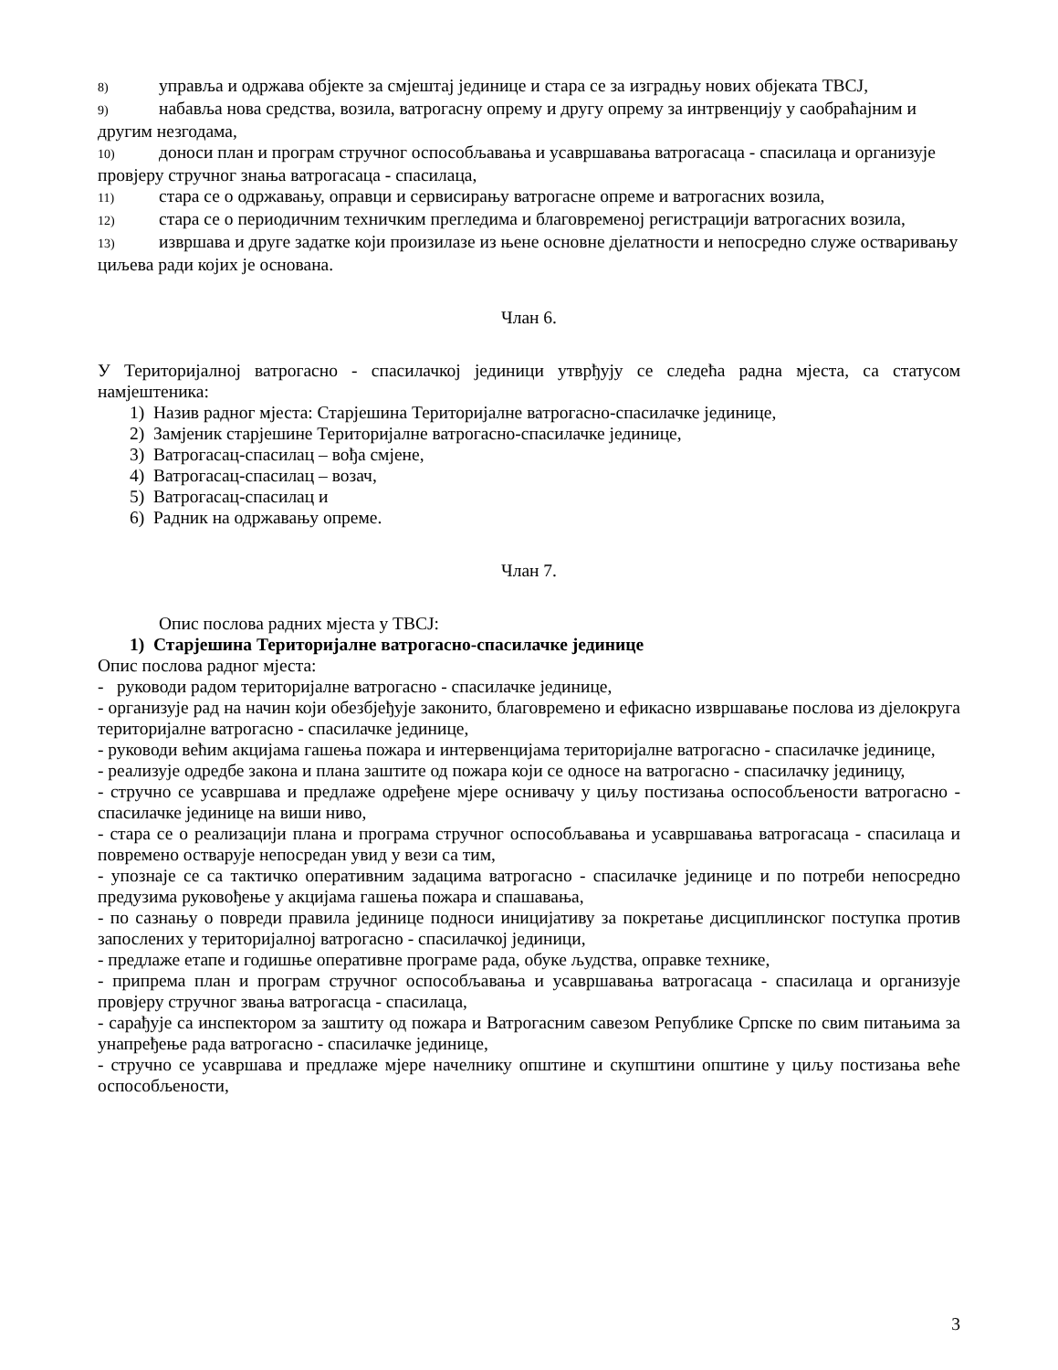8) управља и одржава објекте за смјештај јединице и стара се за изградњу нових објеката ТВСЈ,
9) набавља нова средства, возила, ватрогасну опрему и другу опрему за интрвенцију у саобраћајним и другим незгодама,
10) доноси план и програм стручног оспособљавања и усавршавања ватрогасаца - спасилаца и организује провјеру стручног знања ватрогасаца - спасилаца,
11) стара се о одржавању, оправци и сервисирању ватрогасне опреме и ватрогасних возила,
12) стара се о периодичним техничким прегледима и благовременој регистрацији ватрогасних возила,
13) извршава и друге задатке који произилазе из њене основне дјелатности и непосредно служе остваривању циљева ради којих је основана.
Члан 6.
У Територијалној ватрогасно - спасилачкој јединици утврђују се следећа радна мјеста, са статусом намјештеника:
1) Назив радног мјеста: Старјешина Територијалне ватрогасно-спасилачке јединице,
2) Замјеник старјешине Територијалне ватрогасно-спасилачке јединице,
3) Ватрогасац-спасилац – вођа смјене,
4) Ватрогасац-спасилац – возач,
5) Ватрогасац-спасилац и
6) Радник на одржавању опреме.
Члан 7.
Опис послова радних мјеста у ТВСЈ:
1) Старјешина Територијалне ватрогасно-спасилачке јединице
Опис послова радног мјеста:
- руководи радом територијалне ватрогасно - спасилачке јединице,
- организује рад на начин који обезбјеђује законито, благовремено и ефикасно извршавање послова из дјелокруга територијалне ватрогасно - спасилачке јединице,
- руководи већим акцијама гашења пожара и интервенцијама територијалне ватрогасно - спасилачке јединице,
- реализује одредбе закона и плана заштите од пожара који се односе на ватрогасно - спасилачку јединицу,
- стручно се усавршава и предлаже одређене мјере оснивачу у циљу постизања оспособљености ватрогасно - спасилачке јединице на виши ниво,
- стара се о реализацији плана и програма стручног оспособљавања и усавршавања ватрогасаца - спасилаца и повремено остварује непосредан увид у вези са тим,
- упознаје се са тактичко оперативним задацима ватрогасно - спасилачке јединице и по потреби непосредно предузима руковођење у акцијама гашења пожара и спашавања,
- по сазнању о повреди правила јединице подноси иницијативу за покретање дисциплинског поступка против запослених у територијалној ватрогасно - спасилачкој јединици,
- предлаже етапе и годишње оперативне програме рада, обуке људства, оправке технике,
- припрема план и програм стручног оспособљавања и усавршавања ватрогасаца - спасилаца и организује провјеру стручног звања ватрогасца - спасилаца,
- сарађује са инспектором за заштиту од пожара и Ватрогасним савезом Републике Српске по свим питањима за унапређење рада ватрогасно - спасилачке јединице,
- стручно се усавршава и предлаже мјере начелнику општине и скупштини општине у циљу постизања веће оспособљености,
3